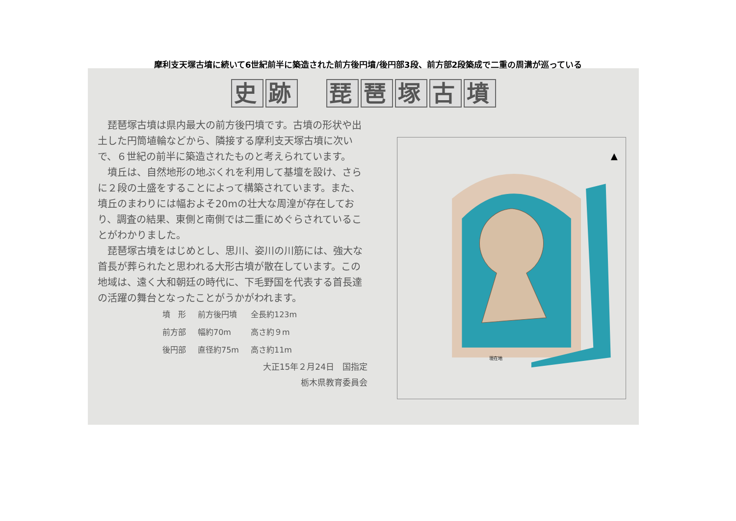摩利支天塚古墳に続いて6世紀前半に築造された前方後円墳/後円部3段、前方部2段築成で二重の周溝が巡っている
史跡　琵琶塚古墳
琵琶塚古墳は県内最大の前方後円墳です。古墳の形状や出土した円筒埴輪などから、隣接する摩利支天塚古墳に次いで、６世紀の前半に築造されたものと考えられています。
墳丘は、自然地形の地ぶくれを利用して基壇を設け、さらに２段の土盛をすることによって構築されています。また、墳丘のまわりには幅およそ20mの壮大な周湟が存在しており、調査の結果、東側と南側では二重にめぐらされていることがわかりました。
琵琶塚古墳をはじめとし、思川、姿川の川筋には、強大な首長が葬られたと思われる大形古墳が散在しています。この地域は、遠く大和朝廷の時代に、下毛野国を代表する首長達の活躍の舞台となったことがうかがわれます。
| 墳 形 | 前方後円墳 | 全長約123m |
| 前方部 | 幅約70m | 高さ約９m |
| 後円部 | 直径約75m | 高さ約11m |
大正15年２月24日　国指定
栃木県教育委員会
▲
現在地